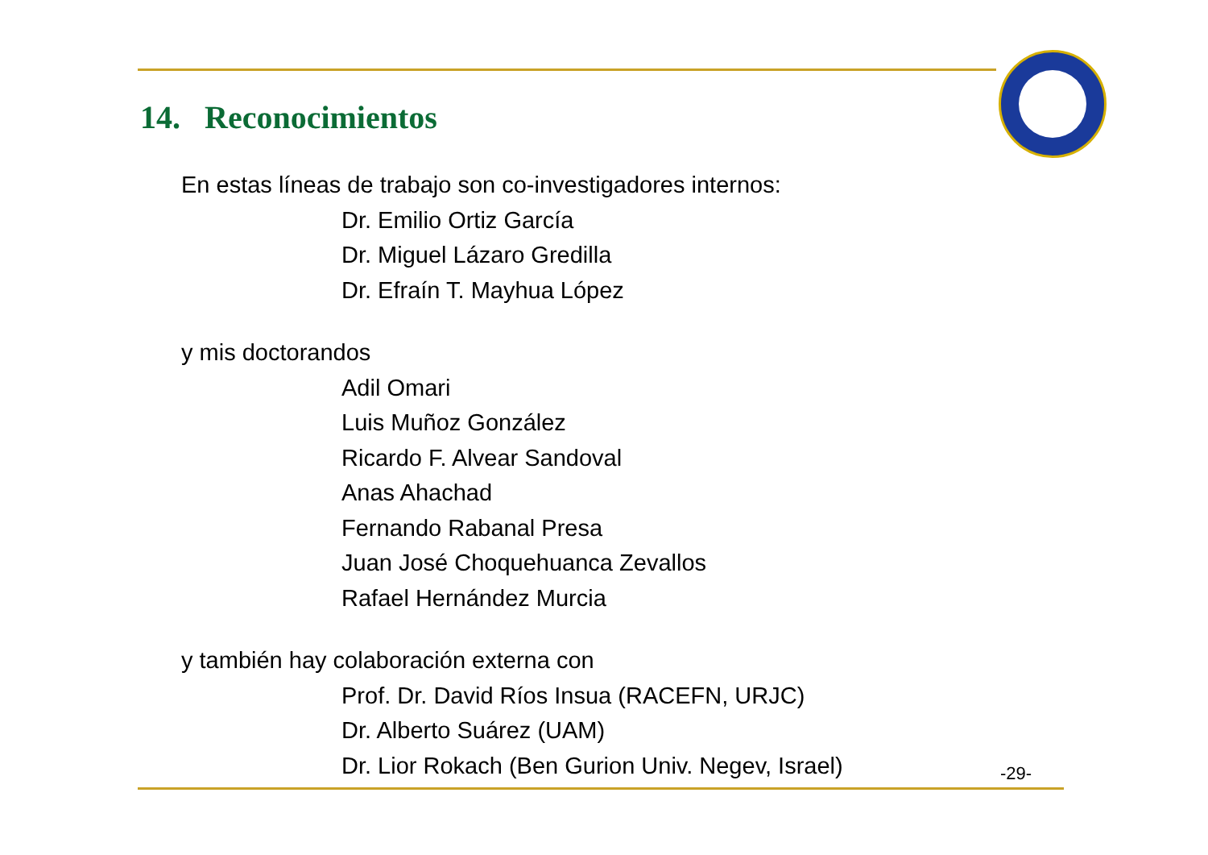14. Reconocimientos
En estas líneas de trabajo son co-investigadores internos:
Dr. Emilio Ortiz García
Dr. Miguel Lázaro Gredilla
Dr. Efraín T. Mayhua López
y mis doctorandos
Adil Omari
Luis Muñoz González
Ricardo F. Alvear Sandoval
Anas Ahachad
Fernando Rabanal Presa
Juan José Choquehuanca Zevallos
Rafael Hernández Murcia
y también hay colaboración externa con
Prof. Dr. David Ríos Insua (RACEFN, URJC)
Dr. Alberto Suárez (UAM)
Dr. Lior Rokach (Ben Gurion Univ. Negev, Israel)
-29-